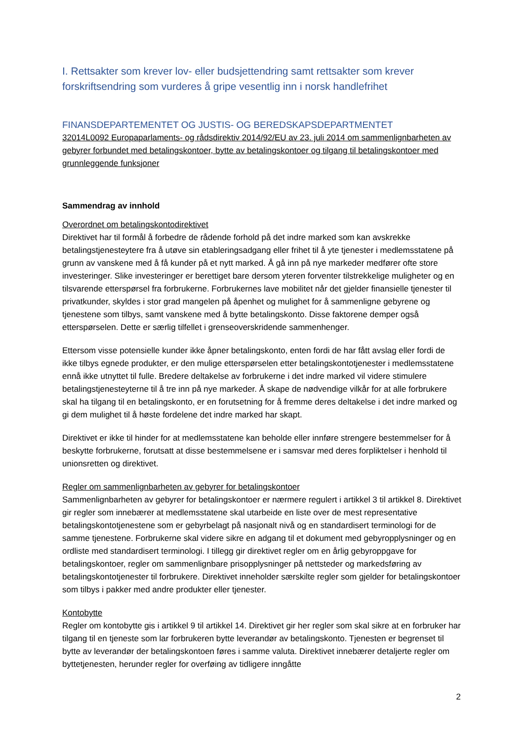I. Rettsakter som krever lov- eller budsjettendring samt rettsakter som krever forskriftsendring som vurderes å gripe vesentlig inn i norsk handlefrihet
FINANSDEPARTEMENTET OG JUSTIS- OG BEREDSKAPSDEPARTMENTET
32014L0092 Europaparlaments- og rådsdirektiv 2014/92/EU av 23. juli 2014 om sammenlignbarheten av gebyrer forbundet med betalingskontoer, bytte av betalingskontoer og tilgang til betalingskontoer med grunnleggende funksjoner
Sammendrag av innhold
Overordnet om betalingskontodirektivet
Direktivet har til formål å forbedre de rådende forhold på det indre marked som kan avskrekke betalingstjenesteytere fra å utøve sin etableringsadgang eller frihet til å yte tjenester i medlemsstatene på grunn av vanskene med å få kunder på et nytt marked. Å gå inn på nye markeder medfører ofte store investeringer. Slike investeringer er berettiget bare dersom yteren forventer tilstrekkelige muligheter og en tilsvarende etterspørsel fra forbrukerne. Forbrukernes lave mobilitet når det gjelder finansielle tjenester til privatkunder, skyldes i stor grad mangelen på åpenhet og mulighet for å sammenligne gebyrene og tjenestene som tilbys, samt vanskene med å bytte betalingskonto. Disse faktorene demper også etterspørselen. Dette er særlig tilfellet i grenseoverskridende sammenhenger.
Ettersom visse potensielle kunder ikke åpner betalingskonto, enten fordi de har fått avslag eller fordi de ikke tilbys egnede produkter, er den mulige etterspørselen etter betalingskontotjenester i medlemsstatene ennå ikke utnyttet til fulle. Bredere deltakelse av forbrukerne i det indre marked vil videre stimulere betalingstjenesteyterne til å tre inn på nye markeder. Å skape de nødvendige vilkår for at alle forbrukere skal ha tilgang til en betalingskonto, er en forutsetning for å fremme deres deltakelse i det indre marked og gi dem mulighet til å høste fordelene det indre marked har skapt.
Direktivet er ikke til hinder for at medlemsstatene kan beholde eller innføre strengere bestemmelser for å beskytte forbrukerne, forutsatt at disse bestemmelsene er i samsvar med deres forpliktelser i henhold til unionsretten og direktivet.
Regler om sammenlignbarheten av gebyrer for betalingskontoer
Sammenlignbarheten av gebyrer for betalingskontoer er nærmere regulert i artikkel 3 til artikkel 8. Direktivet gir regler som innebærer at medlemsstatene skal utarbeide en liste over de mest representative betalingskontotjenestene som er gebyrbelagt på nasjonalt nivå og en standardisert terminologi for de samme tjenestene. Forbrukerne skal videre sikre en adgang til et dokument med gebyropplysninger og en ordliste med standardisert terminologi. I tillegg gir direktivet regler om en årlig gebyroppgave for betalingskontoer, regler om sammenlignbare prisopplysninger på nettsteder og markedsføring av betalingskontotjenester til forbrukere. Direktivet inneholder særskilte regler som gjelder for betalingskontoer som tilbys i pakker med andre produkter eller tjenester.
Kontobytte
Regler om kontobytte gis i artikkel 9 til artikkel 14. Direktivet gir her regler som skal sikre at en forbruker har tilgang til en tjeneste som lar forbrukeren bytte leverandør av betalingskonto. Tjenesten er begrenset til bytte av leverandør der betalingskontoen føres i samme valuta. Direktivet innebærer detaljerte regler om byttetjenesten, herunder regler for overføing av tidligere inngåtte
2